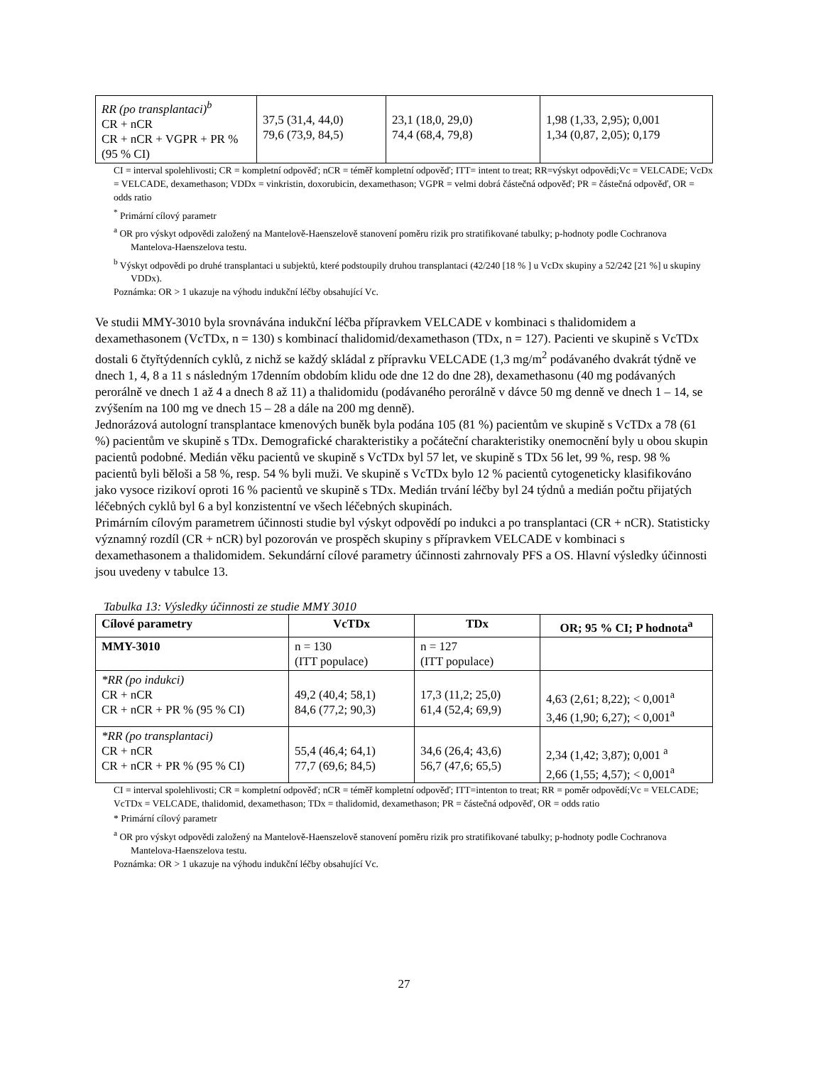| RR (po transplantaci)<sup>b</sup> CR + nCR CR + nCR + VGPR + PR % (95 % CI) | 37,5 (31,4, 44,0) 79,6 (73,9, 84,5) | 23,1 (18,0, 29,0) 74,4 (68,4, 79,8) | 1,98 (1,33, 2,95); 0,001 1,34 (0,87, 2,05); 0,179 |
CI = interval spolehlivosti; CR = kompletní odpověď; nCR = téměř kompletní odpověď; ITT= intent to treat; RR=výskyt odpovědi;Vc = VELCADE; VcDx = VELCADE, dexamethason; VDDx = vinkristin, doxorubicin, dexamethason; VGPR = velmi dobrá částečná odpověď; PR = částečná odpověď, OR = odds ratio
<sup>*</sup> Primární cílový parametr
<sup>a</sup> OR pro výskyt odpovědi založený na Mantelově-Haenszelově stanovení poměru rizik pro stratifikované tabulky; p-hodnoty podle Cochranova Mantelova-Haenszelova testu.
<sup>b</sup> Výskyt odpovědi po druhé transplantaci u subjektů, které podstoupily druhou transplantaci (42/240 [18 % ] u VcDx skupiny a 52/242 [21 %] u skupiny VDDx).
Poznámka: OR > 1 ukazuje na výhodu indukční léčby obsahující Vc.
Ve studii MMY-3010 byla srovnávána indukční léčba přípravkem VELCADE v kombinaci s thalidomidem a dexamethasonem (VcTDx, n = 130) s kombinací thalidomid/dexamethason (TDx, n = 127). Pacienti ve skupině s VcTDx dostali 6 čtyřtýdenních cyklů, z nichž se každý skládal z přípravku VELCADE (1,3 mg/m<sup>2</sup> podávaného dvakrát týdně ve dnech 1, 4, 8 a 11 s následným 17denním obdobím klidu ode dne 12 do dne 28), dexamethasonu (40 mg podávaných perorálně ve dnech 1 až 4 a dnech 8 až 11) a thalidomidu (podávaného perorálně v dávce 50 mg denně ve dnech 1 – 14, se zvýšením na 100 mg ve dnech 15 – 28 a dále na 200 mg denně).
Jednorázová autologní transplantace kmenových buněk byla podána 105 (81 %) pacientům ve skupině s VcTDx a 78 (61 %) pacientům ve skupině s TDx. Demografické charakteristiky a počáteční charakteristiky onemocnění byly u obou skupin pacientů podobné. Medián věku pacientů ve skupině s VcTDx byl 57 let, ve skupině s TDx 56 let, 99 %, resp. 98 % pacientů byli běloši a 58 %, resp. 54 % byli muži. Ve skupině s VcTDx bylo 12 % pacientů cytogeneticky klasifikováno jako vysoce rizikoví oproti 16 % pacientů ve skupině s TDx. Medián trvání léčby byl 24 týdnů a medián počtu přijatých léčebných cyklů byl 6 a byl konzistentní ve všech léčebných skupinách.
Primárním cílovým parametrem účinnosti studie byl výskyt odpovědí po indukci a po transplantaci (CR + nCR). Statisticky významný rozdíl (CR + nCR) byl pozorován ve prospěch skupiny s přípravkem VELCADE v kombinaci s dexamethasonem a thalidomidem. Sekundární cílové parametry účinnosti zahrnovaly PFS a OS. Hlavní výsledky účinnosti jsou uvedeny v tabulce 13.
Tabulka 13: Výsledky účinnosti ze studie MMY 3010
| Cílové parametry | VcTDx | TDx | OR; 95 % CI; P hodnota<sup>a</sup> |
| --- | --- | --- | --- |
| MMY-3010 | n = 130 (ITT populace) | n = 127 (ITT populace) | |
| *RR (po indukci) CR + nCR CR + nCR + PR % (95 % CI) | 49,2 (40,4; 58,1) 84,6 (77,2; 90,3) | 17,3 (11,2; 25,0) 61,4 (52,4; 69,9) | 4,63 (2,61; 8,22); < 0,001<sup>a</sup> 3,46 (1,90; 6,27); < 0,001<sup>a</sup> |
| *RR (po transplantaci) CR + nCR CR + nCR + PR % (95 % CI) | 55,4 (46,4; 64,1) 77,7 (69,6; 84,5) | 34,6 (26,4; 43,6) 56,7 (47,6; 65,5) | 2,34 (1,42; 3,87); 0,001 <sup>a</sup> 2,66 (1,55; 4,57); < 0,001<sup>a</sup> |
CI = interval spolehlivosti; CR = kompletní odpověď; nCR = téměř kompletní odpověď; ITT=intenton to treat; RR = poměr odpovědí;Vc = VELCADE; VcTDx = VELCADE, thalidomid, dexamethason; TDx = thalidomid, dexamethason; PR = částečná odpověď, OR = odds ratio
* Primární cílový parametr
<sup>a</sup> OR pro výskyt odpovědi založený na Mantelově-Haenszelově stanovení poměru rizik pro stratifikované tabulky; p-hodnoty podle Cochranova Mantelova-Haenszelova testu.
Poznámka: OR > 1 ukazuje na výhodu indukční léčby obsahující Vc.
27